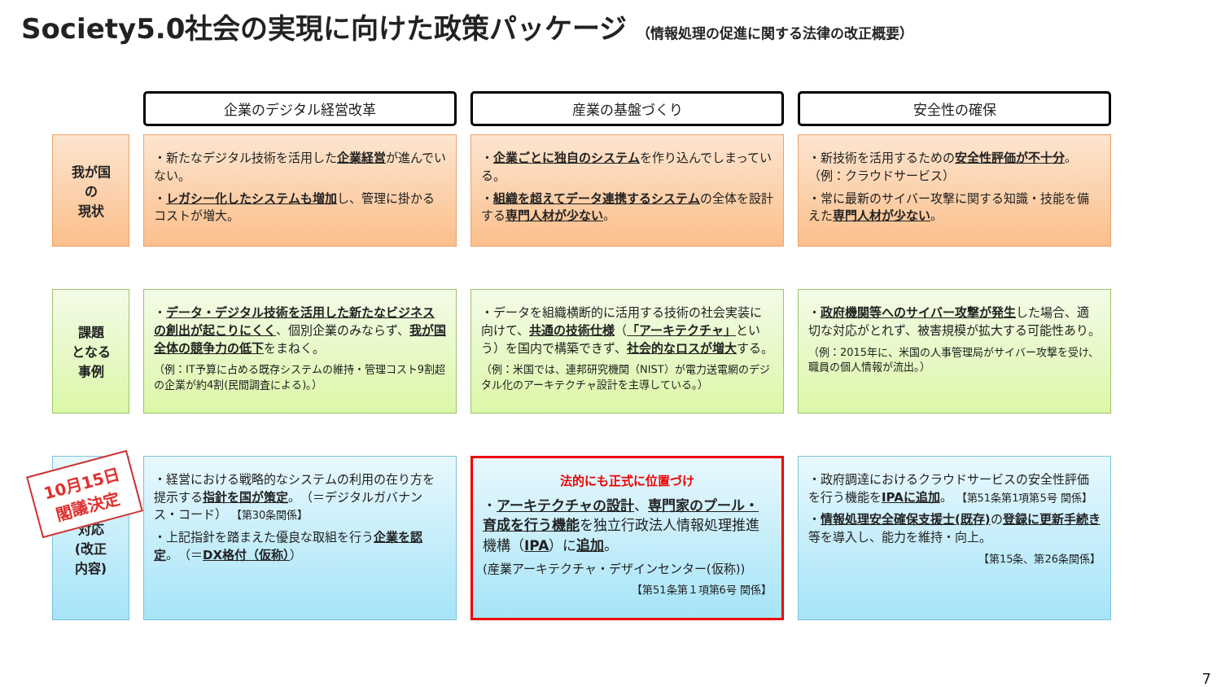Society5.0社会の実現に向けた政策パッケージ （情報処理の促進に関する法律の改正概要）
企業のデジタル経営改革
産業の基盤づくり
安全性の確保
我が国
の
現状
・新たなデジタル技術を活用した企業経営が進んでいない。
・レガシー化したシステムも増加し、管理に掛かるコストが増大。
・企業ごとに独自のシステムを作り込んでしまっている。
・組織を超えてデータ連携するシステムの全体を設計する専門人材が少ない。
・新技術を活用するための安全性評価が不十分。（例：クラウドサービス）
・常に最新のサイバー攻撃に関する知識・技能を備えた専門人材が少ない。
課題
となる
事例
・データ・デジタル技術を活用した新たなビジネスの創出が起こりにくく、個別企業のみならず、我が国全体の競争力の低下をまねく。
（例：IT予算に占める既存システムの維持・管理コスト9割超の企業が約4割(民間調査による)。）
・データを組織横断的に活用する技術の社会実装に向けて、共通の技術仕様（「アーキテクチャ」という）を国内で構築できず、社会的なロスが増大する。
（例：米国では、連邦研究機関（NIST）が電力送電網のデジタル化のアーキテクチャ設計を主導している。）
・政府機関等へのサイバー攻撃が発生した場合、適切な対応がとれず、被害規模が拡大する可能性あり。
（例：2015年に、米国の人事管理局がサイバー攻撃を受け、職員の個人情報が流出。）
必要な
対応
(改正
内容)
・経営における戦略的なシステムの利用の在り方を提示する指針を国が策定。（＝デジタルガバナンス・コード） 【第30条関係】
・上記指針を踏まえた優良な取組を行う企業を認定。（＝DX格付（仮称））
法的にも正式に位置づけ
・アーキテクチャの設計、専門家のプール・育成を行う機能を独立行政法人情報処理推進機構（IPA）に追加。
(産業アーキテクチャ・デザインセンター(仮称))
【第51条第１項第6号 関係】
・政府調達におけるクラウドサービスの安全性評価を行う機能をIPAに追加。 【第51条第1項第5号 関係】
・情報処理安全確保支援士(既存) の登録に更新手続き等を導入し、能力を維持・向上。
【第15条、第26条関係】
10月15日
閣議決定
7